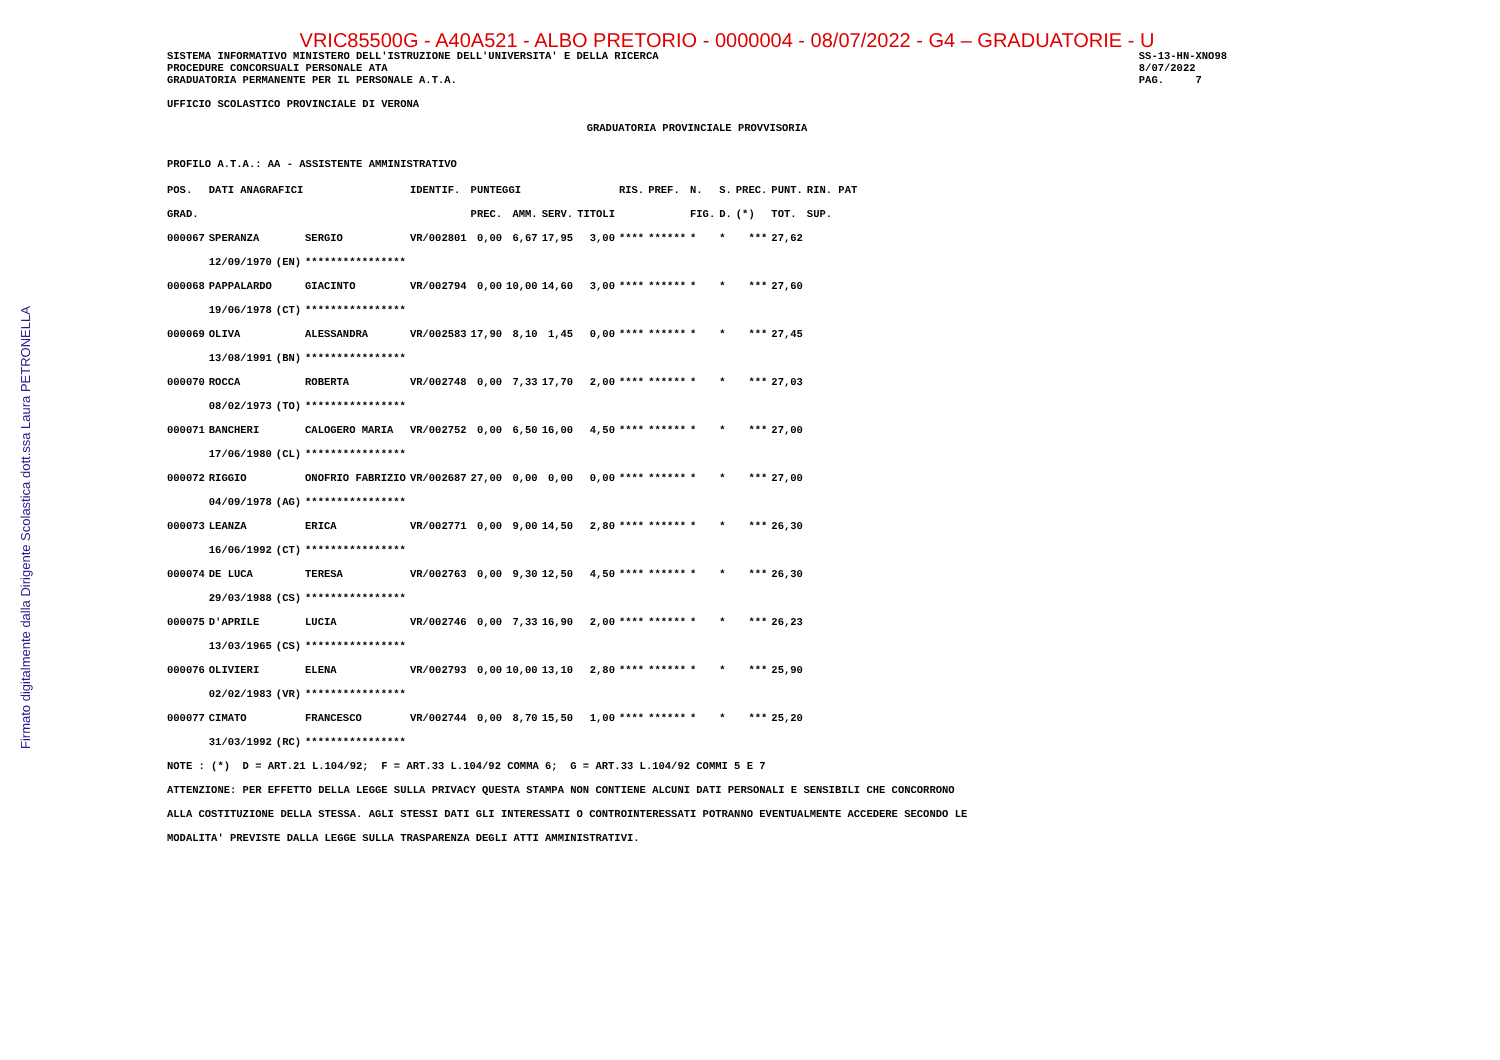Firmato digitalmente dalla Dirigente Scolastica dott.ssa Laura PETRONELLA
VRIC85500G - A40A521 - ALBO PRETORIO - 0000004 - 08/07/2022 - G4 – GRADUATORIE - U
SISTEMA INFORMATIVO MINISTERO DELL'ISTRUZIONE DELL'UNIVERSITA' E DELLA RICERCA
PROCEDURE CONCORSUALI PERSONALE ATA
GRADUATORIA PERMANENTE PER IL PERSONALE A.T.A.
SS-13-HN-XNO98
8/07/2022
PAG.     7
UFFICIO SCOLASTICO PROVINCIALE DI VERONA
GRADUATORIA PROVINCIALE PROVVISORIA
PROFILO A.T.A.: AA - ASSISTENTE AMMINISTRATIVO
| POS. | DATI ANAGRAFICI | | | IDENTIF. | PUNTEGGI | | | | RIS. | PREF. | N. | S. | PREC. | PUNT. | RIN. PAT |
| --- | --- | --- | --- | --- | --- | --- | --- | --- | --- | --- | --- | --- | --- | --- | --- |
| GRAD. | | | | | PREC. | AMM. | SERV. | TITOLI | | | FIG. | D. | (*) | TOT. | SUP. |
| 000067 | SPERANZA | | SERGIO | VR/002801 | 0,00 | 6,67 | 17,95 | 3,00 | **** | ****** | * | * | *** | 27,62 | |
| | 12/09/1970 | (EN) | **************** | | | | | | | | | | | | |
| 000068 | PAPPALARDO | | GIACINTO | VR/002794 | 0,00 | 10,00 | 14,60 | 3,00 | **** | ****** | * | * | *** | 27,60 | |
| | 19/06/1978 | (CT) | **************** | | | | | | | | | | | | |
| 000069 | OLIVA | | ALESSANDRA | VR/002583 | 17,90 | 8,10 | 1,45 | 0,00 | **** | ****** | * | * | *** | 27,45 | |
| | 13/08/1991 | (BN) | **************** | | | | | | | | | | | | |
| 000070 | ROCCA | | ROBERTA | VR/002748 | 0,00 | 7,33 | 17,70 | 2,00 | **** | ****** | * | * | *** | 27,03 | |
| | 08/02/1973 | (TO) | **************** | | | | | | | | | | | | |
| 000071 | BANCHERI | | CALOGERO MARIA | VR/002752 | 0,00 | 6,50 | 16,00 | 4,50 | **** | ****** | * | * | *** | 27,00 | |
| | 17/06/1980 | (CL) | **************** | | | | | | | | | | | | |
| 000072 | RIGGIO | | ONOFRIO FABRIZIO | VR/002687 | 27,00 | 0,00 | 0,00 | 0,00 | **** | ****** | * | * | *** | 27,00 | |
| | 04/09/1978 | (AG) | **************** | | | | | | | | | | | | |
| 000073 | LEANZA | | ERICA | VR/002771 | 0,00 | 9,00 | 14,50 | 2,80 | **** | ****** | * | * | *** | 26,30 | |
| | 16/06/1992 | (CT) | **************** | | | | | | | | | | | | |
| 000074 | DE LUCA | | TERESA | VR/002763 | 0,00 | 9,30 | 12,50 | 4,50 | **** | ****** | * | * | *** | 26,30 | |
| | 29/03/1988 | (CS) | **************** | | | | | | | | | | | | |
| 000075 | D'APRILE | | LUCIA | VR/002746 | 0,00 | 7,33 | 16,90 | 2,00 | **** | ****** | * | * | *** | 26,23 | |
| | 13/03/1965 | (CS) | **************** | | | | | | | | | | | | |
| 000076 | OLIVIERI | | ELENA | VR/002793 | 0,00 | 10,00 | 13,10 | 2,80 | **** | ****** | * | * | *** | 25,90 | |
| | 02/02/1983 | (VR) | **************** | | | | | | | | | | | | |
| 000077 | CIMATO | | FRANCESCO | VR/002744 | 0,00 | 8,70 | 15,50 | 1,00 | **** | ****** | * | * | *** | 25,20 | |
| | 31/03/1992 | (RC) | **************** | | | | | | | | | | | | |
NOTE : (*)  D = ART.21 L.104/92;  F = ART.33 L.104/92 COMMA 6;  G = ART.33 L.104/92 COMMI 5 E 7
ATTENZIONE: PER EFFETTO DELLA LEGGE SULLA PRIVACY QUESTA STAMPA NON CONTIENE ALCUNI DATI PERSONALI E SENSIBILI CHE CONCORRONO
ALLA COSTITUZIONE DELLA STESSA. AGLI STESSI DATI GLI INTERESSATI O CONTROINTERESSATI POTRANNO EVENTUALMENTE ACCEDERE SECONDO LE
MODALITA' PREVISTE DALLA LEGGE SULLA TRASPARENZA DEGLI ATTI AMMINISTRATIVI.